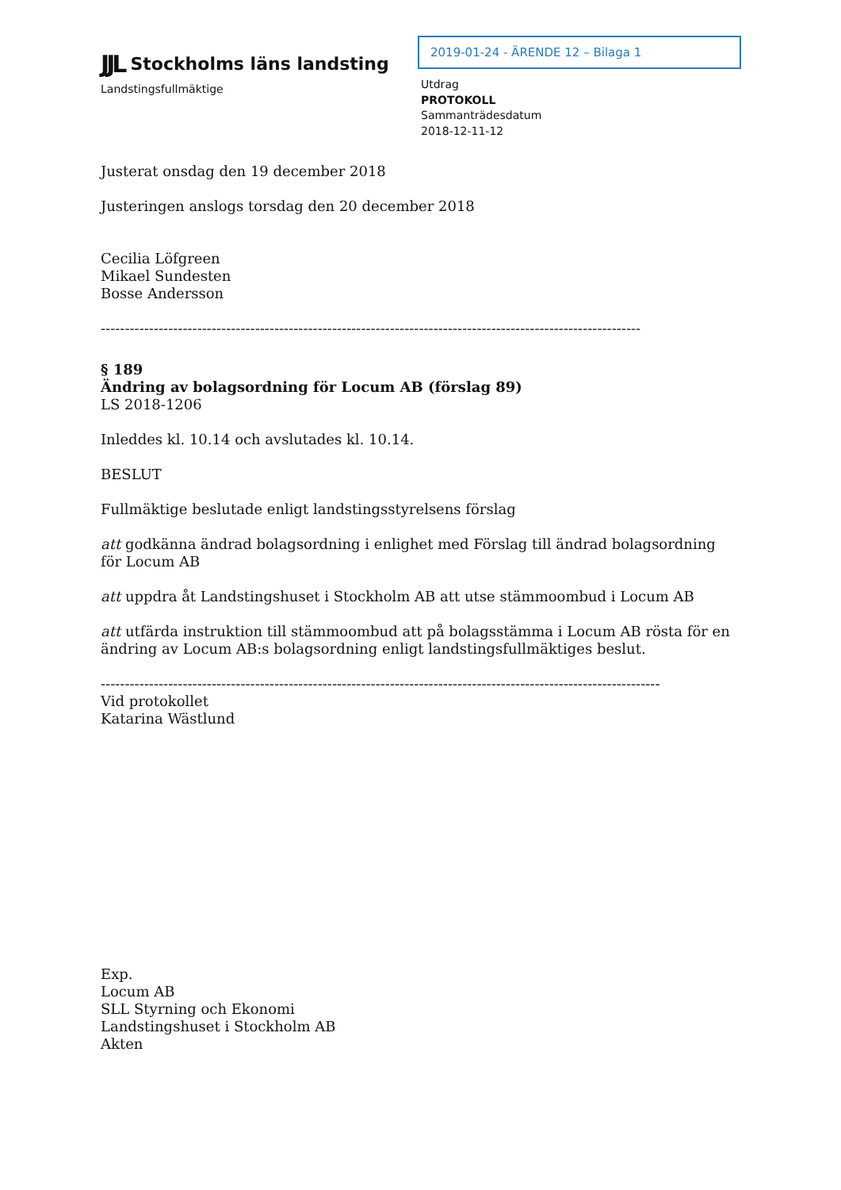JJL Stockholms läns landsting
Landstingsfullmäktige
2019-01-24 - ÄRENDE 12 – Bilaga 1
Utdrag
PROTOKOLL
Sammanträdesdatum
2018-12-11-12
Justerat onsdag den 19 december 2018
Justeringen anslogs torsdag den 20 december 2018
Cecilia Löfgreen
Mikael Sundesten
Bosse Andersson
----------------------------------------------------------------------------------------------------------------
§ 189
Ändring av bolagsordning för Locum AB (förslag 89)
LS 2018-1206
Inleddes kl. 10.14 och avslutades kl. 10.14.
BESLUT
Fullmäktige beslutade enligt landstingsstyrelsens förslag
att godkänna ändrad bolagsordning i enlighet med Förslag till ändrad bolagsordning för Locum AB
att uppdra åt Landstingshuset i Stockholm AB att utse stämmoombud i Locum AB
att utfärda instruktion till stämmoombud att på bolagsstämma i Locum AB rösta för en ändring av Locum AB:s bolagsordning enligt landstingsfullmäktiges beslut.
--------------------------------------------------------------------------------------------------------------------
Vid protokollet
Katarina Wästlund
Exp.
Locum AB
SLL Styrning och Ekonomi
Landstingshuset i Stockholm AB
Akten